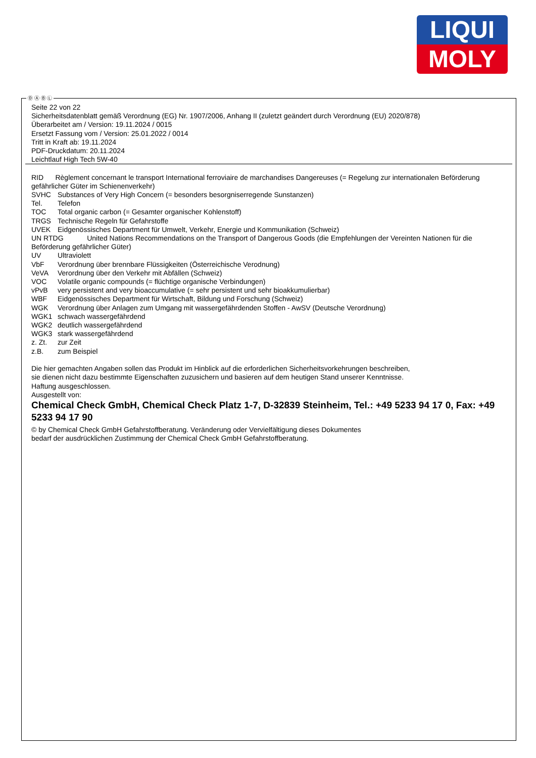LIQUI
MOLY
Ⓓ Ⓐ Ⓑ Ⓛ
Seite 22 von 22
Sicherheitsdatenblatt gemäß Verordnung (EG) Nr. 1907/2006, Anhang II (zuletzt geändert durch Verordnung (EU) 2020/878)
Überarbeitet am / Version: 19.11.2024 / 0015
Ersetzt Fassung vom / Version: 25.01.2022 / 0014
Tritt in Kraft ab: 19.11.2024
PDF-Druckdatum: 20.11.2024
Leichtlauf High Tech 5W-40
RID Règlement concernant le transport International ferroviaire de marchandises Dangereuses (= Regelung zur internationalen Beförderung gefährlicher Güter im Schienenverkehr)
SVHC Substances of Very High Concern (= besonders besorgniserregende Sunstanzen)
Tel. Telefon
TOC Total organic carbon (= Gesamter organischer Kohlenstoff)
TRGS Technische Regeln für Gefahrstoffe
UVEK Eidgenössisches Department für Umwelt, Verkehr, Energie und Kommunikation (Schweiz)
UN RTDG United Nations Recommendations on the Transport of Dangerous Goods (die Empfehlungen der Vereinten Nationen für die Beförderung gefährlicher Güter)
UV Ultraviolett
VbF Verordnung über brennbare Flüssigkeiten (Österreichische Verodnung)
VeVA Verordnung über den Verkehr mit Abfällen (Schweiz)
VOC Volatile organic compounds (= flüchtige organische Verbindungen)
vPvB very persistent and very bioaccumulative (= sehr persistent und sehr bioakkumulierbar)
WBF Eidgenössisches Department für Wirtschaft, Bildung und Forschung (Schweiz)
WGK Verordnung über Anlagen zum Umgang mit wassergefährdenden Stoffen - AwSV (Deutsche Verordnung)
WGK1 schwach wassergefährdend
WGK2 deutlich wassergefährdend
WGK3 stark wassergefährdend
z. Zt. zur Zeit
z.B. zum Beispiel
Die hier gemachten Angaben sollen das Produkt im Hinblick auf die erforderlichen Sicherheitsvorkehrungen beschreiben,
sie dienen nicht dazu bestimmte Eigenschaften zuzusichern und basieren auf dem heutigen Stand unserer Kenntnisse.
Haftung ausgeschlossen.
Ausgestellt von:
Chemical Check GmbH, Chemical Check Platz 1-7, D-32839 Steinheim, Tel.: +49 5233 94 17 0, Fax: +49 5233 94 17 90
© by Chemical Check GmbH Gefahrstoffberatung. Veränderung oder Vervielfältigung dieses Dokumentes
bedarf der ausdrücklichen Zustimmung der Chemical Check GmbH Gefahrstoffberatung.